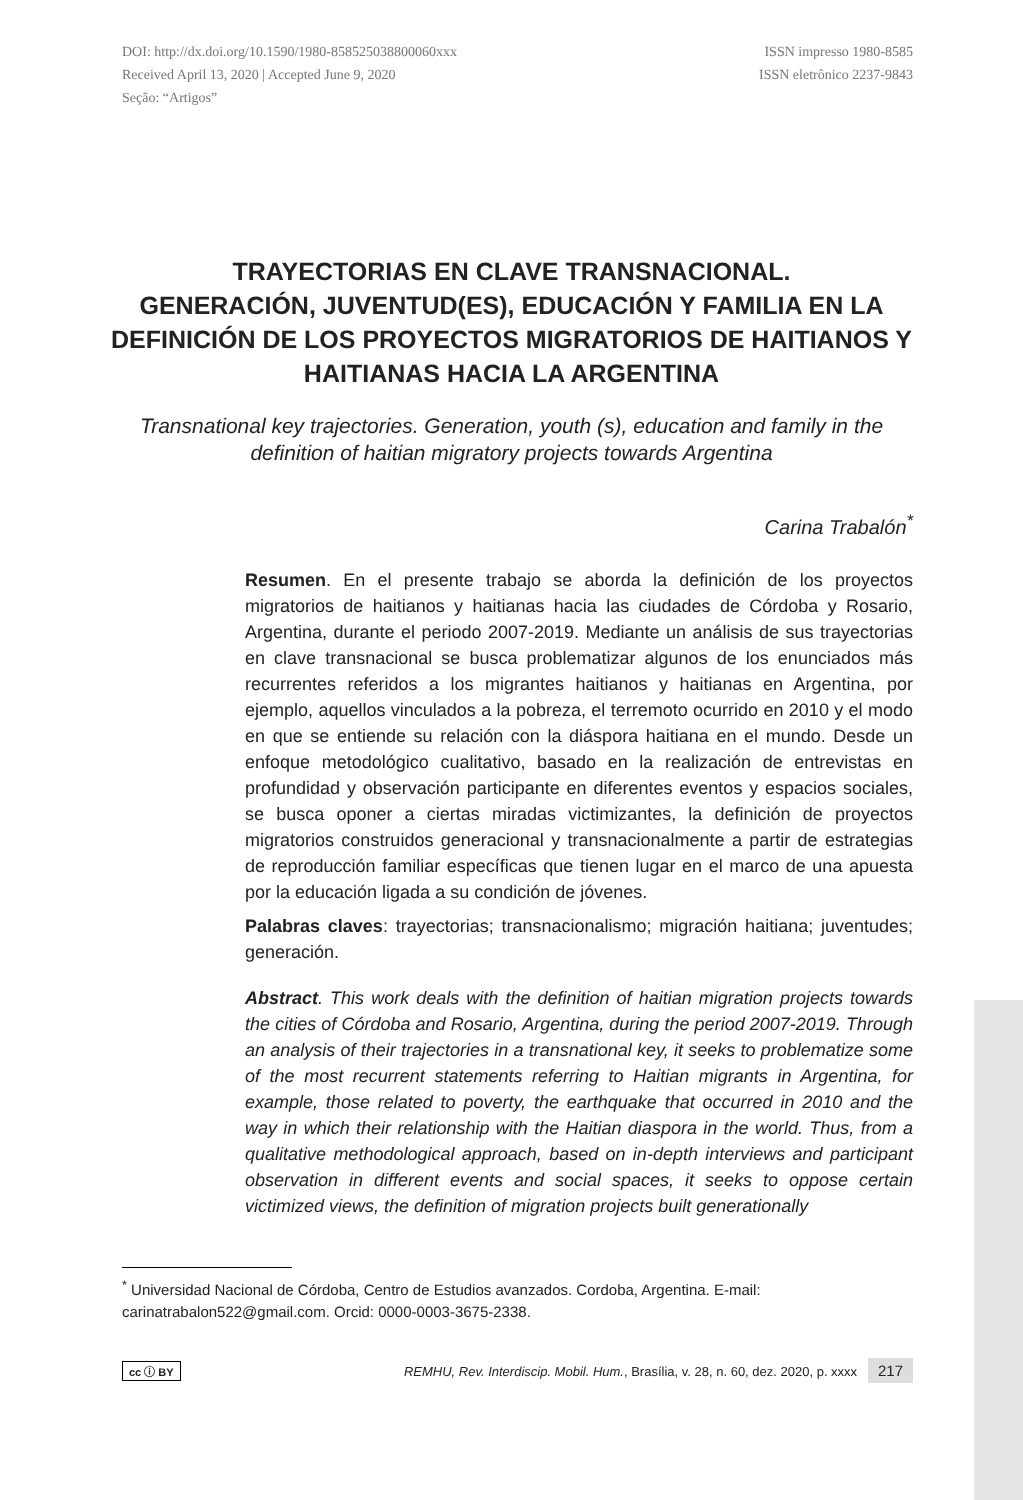DOI: http://dx.doi.org/10.1590/1980-858525038800060xxx
Received April 13, 2020 | Accepted June 9, 2020
Seção: “Artigos”
ISSN impresso 1980-8585
ISSN eletrônico 2237-9843
TRAYECTORIAS EN CLAVE TRANSNACIONAL.
GENERACIÓN, JUVENTUD(ES), EDUCACIÓN Y FAMILIA EN LA DEFINICIÓN DE LOS PROYECTOS MIGRATORIOS DE HAITIANOS Y HAITIANAS HACIA LA ARGENTINA
Transnational key trajectories. Generation, youth (s), education and family in the definition of haitian migratory projects towards Argentina
Carina Trabalón<sup>*</sup>
Resumen. En el presente trabajo se aborda la definición de los proyectos migratorios de haitianos y haitianas hacia las ciudades de Córdoba y Rosario, Argentina, durante el periodo 2007-2019. Mediante un análisis de sus trayectorias en clave transnacional se busca problematizar algunos de los enunciados más recurrentes referidos a los migrantes haitianos y haitianas en Argentina, por ejemplo, aquellos vinculados a la pobreza, el terremoto ocurrido en 2010 y el modo en que se entiende su relación con la diáspora haitiana en el mundo. Desde un enfoque metodológico cualitativo, basado en la realización de entrevistas en profundidad y observación participante en diferentes eventos y espacios sociales, se busca oponer a ciertas miradas victimizantes, la definición de proyectos migratorios construidos generacional y transnacionalmente a partir de estrategias de reproducción familiar específicas que tienen lugar en el marco de una apuesta por la educación ligada a su condición de jóvenes.
Palabras claves: trayectorias; transnacionalismo; migración haitiana; juventudes; generación.
Abstract. This work deals with the definition of haitian migration projects towards the cities of Córdoba and Rosario, Argentina, during the period 2007-2019. Through an analysis of their trajectories in a transnational key, it seeks to problematize some of the most recurrent statements referring to Haitian migrants in Argentina, for example, those related to poverty, the earthquake that occurred in 2010 and the way in which their relationship with the Haitian diaspora in the world. Thus, from a qualitative methodological approach, based on in-depth interviews and participant observation in different events and social spaces, it seeks to oppose certain victimized views, the definition of migration projects built generationally
<sup>*</sup> Universidad Nacional de Córdoba, Centro de Estudios avanzados. Cordoba, Argentina. E-mail: carinatrabalon522@gmail.com. Orcid: 0000-0003-3675-2338.
cc ⓘ BY REMHU, Rev. Interdiscip. Mobil. Hum., Brasília, v. 28, n. 60, dez. 2020, p. xxxx 217